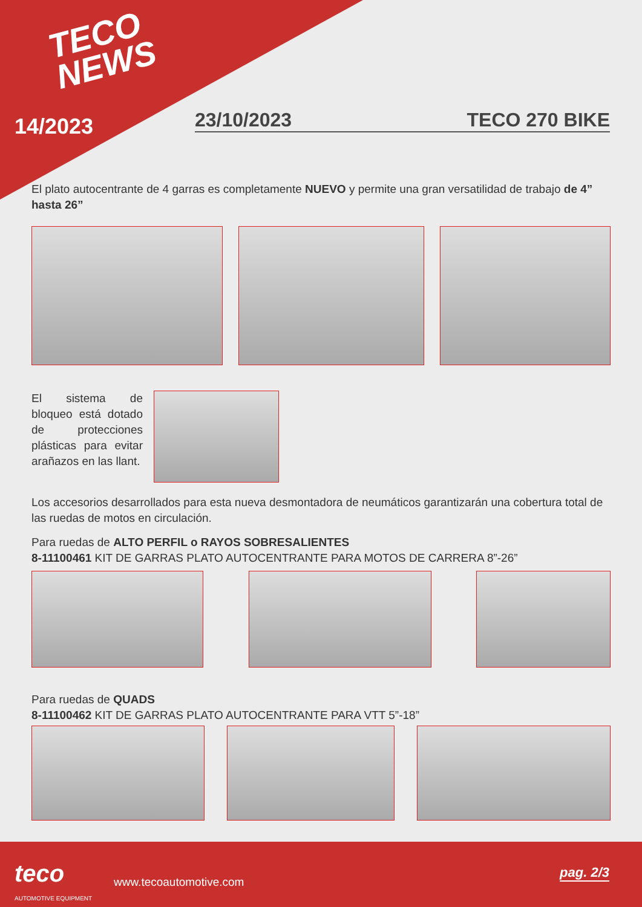TECO
NEWS
14/2023 23/10/2023 TECO 270 BIKE
El plato autocentrante de 4 garras es completamente NUEVO y permite una gran versatilidad de trabajo de 4” hasta 26”
El sistema de bloqueo está dotado de protecciones plásticas para evitar arañazos en las llant.
Los accesorios desarrollados para esta nueva desmontadora de neumáticos garantizarán una cobertura total de las ruedas de motos en circulación.
Para ruedas de ALTO PERFIL o RAYOS SOBRESALIENTES
8-11100461 KIT DE GARRAS PLATO AUTOCENTRANTE PARA MOTOS DE CARRERA 8”-26”
Para ruedas de QUADS
8-11100462 KIT DE GARRAS PLATO AUTOCENTRANTE PARA VTT 5”-18”
teco
AUTOMOTIVE EQUIPMENT
www.tecoautomotive.com
pag. 2/3